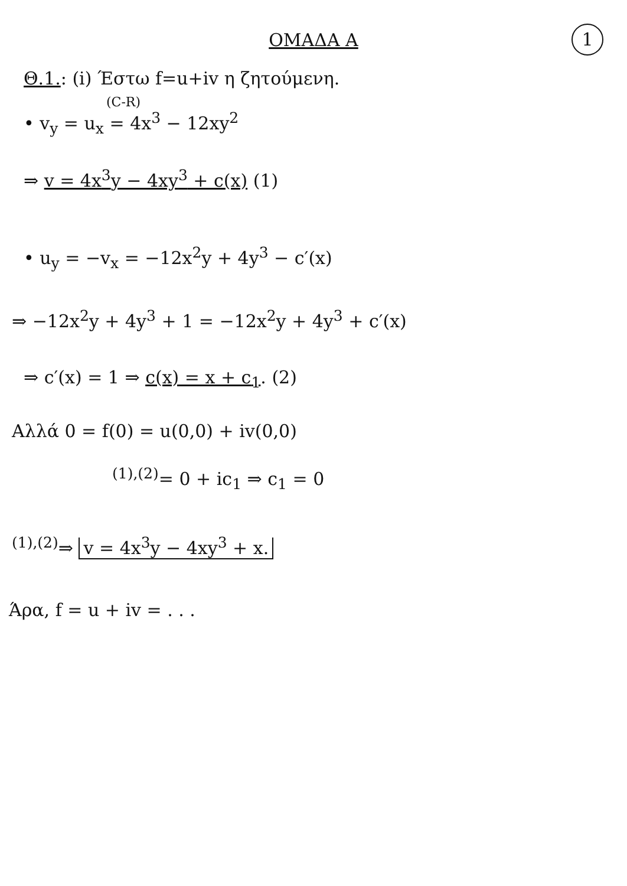1
ΟΜΑΔΑ Α
Θ.1.: (i) Έστω f=u+iv η ζητούμενη.
(C-R)
• v<sub>y</sub> = u<sub>x</sub> = 4x<sup>3</sup> − 12xy<sup>2</sup>
⇒ v = 4x<sup>3</sup>y − 4xy<sup>3</sup> + c(x) (1)
• u<sub>y</sub> = −v<sub>x</sub> = −12x<sup>2</sup>y + 4y<sup>3</sup> − c′(x)
⇒ −12x<sup>2</sup>y + 4y<sup>3</sup> + 1 = −12x<sup>2</sup>y + 4y<sup>3</sup> + c′(x)
⇒ c′(x) = 1 ⇒ c(x) = x + c<sub>1</sub>. (2)
Αλλά 0 = f(0) = u(0,0) + iv(0,0)
<sup>(1),(2)</sup>= 0 + ic<sub>1</sub> ⇒ c<sub>1</sub> = 0
<sup>(1),(2)</sup>⇒ v = 4x<sup>3</sup>y − 4xy<sup>3</sup> + x.
Άρα, f = u + iv = . . .